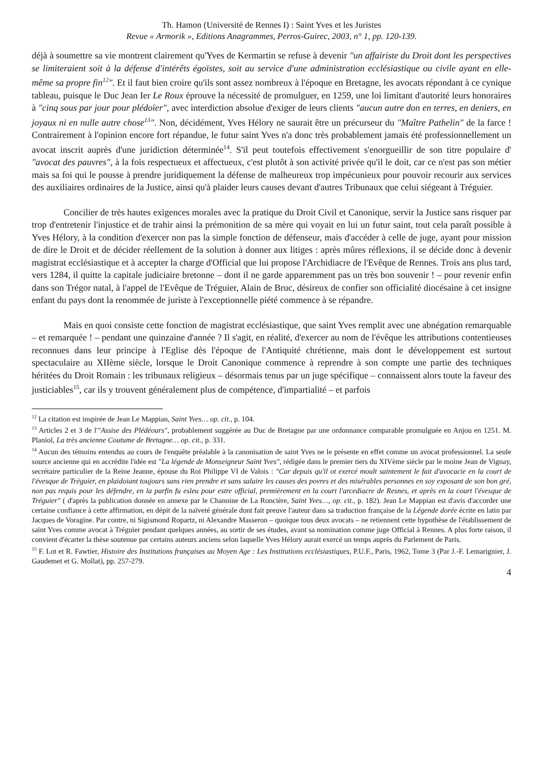Th. Hamon (Université de Rennes I) : Saint Yves et les Juristes
Revue « Armorik », Editions Anagrammes, Perros-Guirec, 2003, n° 1, pp. 120-139.
déjà à soumettre sa vie montrent clairement qu'Yves de Kermartin se refuse à devenir "un affairiste du Droit dont les perspectives se limiteraient soit à la défense d'intérêts égoïstes, soit au service d'une administration ecclésiastique ou civile ayant en elle-même sa propre fin<sup>12</sup>". Et il faut bien croire qu'ils sont assez nombreux à l'époque en Bretagne, les avocats répondant à ce cynique tableau, puisque le Duc Jean Ier Le Roux éprouve la nécessité de promulguer, en 1259, une loi limitant d'autorité leurs honoraires à "cinq sous par jour pour plédoïer", avec interdiction absolue d'exiger de leurs clients "aucun autre don en terres, en deniers, en joyaux ni en nulle autre chose<sup>13</sup>". Non, décidément, Yves Hélory ne saurait être un précurseur du "Maître Pathelin" de la farce ! Contrairement à l'opinion encore fort répandue, le futur saint Yves n'a donc très probablement jamais été professionnellement un avocat inscrit auprès d'une juridiction déterminée<sup>14</sup>. S'il peut toutefois effectivement s'enorgueillir de son titre populaire d' "avocat des pauvres", à la fois respectueux et affectueux, c'est plutôt à son activité privée qu'il le doit, car ce n'est pas son métier mais sa foi qui le pousse à prendre juridiquement la défense de malheureux trop impécunieux pour pouvoir recourir aux services des auxiliaires ordinaires de la Justice, ainsi qu'à plaider leurs causes devant d'autres Tribunaux que celui siégeant à Tréguier.
Concilier de très hautes exigences morales avec la pratique du Droit Civil et Canonique, servir la Justice sans risquer par trop d'entretenir l'injustice et de trahir ainsi la prémonition de sa mère qui voyait en lui un futur saint, tout cela paraît possible à Yves Hélory, à la condition d'exercer non pas la simple fonction de défenseur, mais d'accéder à celle de juge, ayant pour mission de dire le Droit et de décider réellement de la solution à donner aux litiges : après mûres réflexions, il se décide donc à devenir magistrat ecclésiastique et à accepter la charge d'Official que lui propose l'Archidiacre de l'Evêque de Rennes. Trois ans plus tard, vers 1284, il quitte la capitale judiciaire bretonne – dont il ne garde apparemment pas un très bon souvenir ! – pour revenir enfin dans son Trégor natal, à l'appel de l'Evêque de Tréguier, Alain de Bruc, désireux de confier son officialité diocésaine à cet insigne enfant du pays dont la renommée de juriste à l'exceptionnelle piété commence à se répandre.
Mais en quoi consiste cette fonction de magistrat ecclésiastique, que saint Yves remplit avec une abnégation remarquable – et remarquée ! – pendant une quinzaine d'année ? Il s'agit, en réalité, d'exercer au nom de l'évêque les attributions contentieuses reconnues dans leur principe à l'Eglise dès l'époque de l'Antiquité chrétienne, mais dont le développement est surtout spectaculaire au XIIème siècle, lorsque le Droit Canonique commence à reprendre à son compte une partie des techniques héritées du Droit Romain : les tribunaux religieux – désormais tenus par un juge spécifique – connaissent alors toute la faveur des justiciables<sup>15</sup>, car ils y trouvent généralement plus de compétence, d'impartialité – et parfois
<sup>12</sup> La citation est inspirée de Jean Le Mappian, Saint Yves… op. cit., p. 104.
<sup>13</sup> Articles 2 et 3 de l'"Assise des Plédéours", probablement suggérée au Duc de Bretagne par une ordonnance comparable promulguée en Anjou en 1251. M. Planiol, La très ancienne Coutume de Bretagne… op. cit., p. 331.
<sup>14</sup> Aucun des témoins entendus au cours de l'enquête préalable à la canonisation de saint Yves ne le présente en effet comme un avocat professionnel. La seule source ancienne qui en accrédite l'idée est "La légende de Monseigneur Saint Yves", rédigée dans le premier tiers du XIVème siècle par le moine Jean de Vignay, secrétaire particulier de la Reine Jeanne, épouse du Roi Philippe VI de Valois : "Car depuis qu'il ot exercé moult saintement le fait d'avocacie en la court de l'évesque de Tréguier, en plaidoiant toujours sans rien prendre et sans salaire les causes des povres et des misérables personnes en soy exposant de son bon gré, non pas requis pour les défendre, en la parfin fu esleu pour estre official, premièrement en la court l'arcediacre de Resnes, et après en la court l'évesque de Tréguier" ( d'après la publication donnée en annexe par le Chanoine de La Roncière, Saint Yves…, op. cit., p. 182). Jean Le Mappian est d'avis d'accorder une certaine confiance à cette affirmation, en dépit de la naïveté générale dont fait preuve l'auteur dans sa traduction française de la Légende dorée écrite en latin par Jacques de Voragine. Par contre, ni Sigismond Ropartz, ni Alexandre Masseron – quoique tous deux avocats – ne retiennent cette hypothèse de l'établissement de saint Yves comme avocat à Tréguier pendant quelques années, au sortir de ses études, avant sa nomination comme juge Official à Rennes. A plus forte raison, il convient d'écarter la thèse soutenue par certains auteurs anciens selon laquelle Yves Hélory aurait exercé un temps auprès du Parlement de Paris.
<sup>15</sup> F. Lot et R. Fawtier, Histoire des Institutions françaises au Moyen Age : Les Institutions ecclésiastiques, P.U.F., Paris, 1962, Tome 3 (Par J.-F. Lemarignier, J. Gaudemet et G. Mollat), pp. 257-279.
4